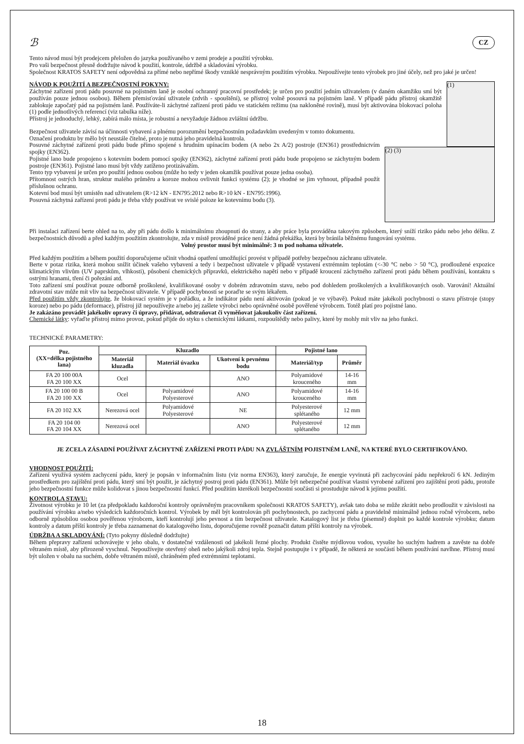ℬ CZ
Tento návod musí být prodejcem přeložen do jazyka používaného v zemi prodeje a použití výrobku.
Pro vaši bezpečnost přesně dodržujte návod k použití, kontrole, údržbě a skladování výrobku.
Společnost KRATOS SAFETY není odpovědná za přímé nebo nepřímé škody vzniklé nesprávným použitím výrobku. Nepoužívejte tento výrobek pro jiné účely, než pro jaké je určen!
(1)
NÁVOD K POUŽITÍ A BEZPEČNOSTNÍ POKYNY:
Záchytné zařízení proti pádu posuvné na pojistném laně je osobní ochranný pracovní prostředek; je určen pro použití jedním uživatelem (v daném okamžiku smí být používán pouze jednou osobou). Během přemisťování uživatele (zdvih - spouštění), se přístroj volně posouvá na pojistném laně. V případě pádu přístroj okamžitě zablokuje započatý pád na pojistném laně. Používáte-li záchytné zařízení proti pádu ve statickém režimu (na nakloněné rovině), musí být aktivována blokovací poloha (1) podle jednotlivých referencí (viz tabulka níže).
Přístroj je jednoduchý, lehký, zabírá málo místa, je robustní a nevyžaduje žádnou zvláštní údržbu.
(2) (3)
Bezpečnost uživatele závisí na účinnosti vybavení a plnému porozumění bezpečnostním požadavkům uvedeným v tomto dokumentu.
Označení produktu by mělo být neustále čitelné, proto je nutná jeho pravidelná kontrola.
Posuvné záchytné zařízení proti pádu bude přímo spojené s hrudním upínacím bodem (A nebo 2x A/2) postroje (EN361) prostřednictvím spojky (EN362).
Pojistné lano bude propojeno s kotevním bodem pomocí spojky (EN362), záchytné zařízení proti pádu bude propojeno se záchytným bodem postroje (EN361). Pojistné lano musí být vždy zatíženo protizávažím.
Tento typ vybavení je určen pro použití jednou osobou (může ho tedy v jeden okamžik používat pouze jedna osoba).
Přítomnost ostrých hran, struktur malého průměru a koroze mohou ovlivnit funkci systému (2); je vhodné se jim vyhnout, případně použít příslušnou ochranu.
Kotevní bod musí být umístěn nad uživatelem (R>12 kN - EN795:2012 nebo R>10 kN - EN795:1996).
Posuvná záchytná zařízení proti pádu je třeba vždy používat ve svislé poloze ke kotevnímu bodu (3).
Při instalaci zařízení berte ohled na to, aby při pádu došlo k minimálnímu zhoupnutí do strany, a aby práce byla prováděna takovým způsobem, který sníží riziko pádu nebo jeho délku. Z bezpečnostních důvodů a před každým použitím zkontrolujte, zda v místě prováděné práce není žádná překážka, která by bránila běžnému fungování systému.
Volný prostor musí být minimálně: 3 m pod nohama uživatele.
Před každým použitím a během použití doporučujeme učinit vhodná opatření umožňující provést v případě potřeby bezpečnou záchranu uživatele.
Berte v potaz rizika, která mohou snížit účinek vašeho vybavení a tedy i bezpečnost uživatele v případě vystavení extrémním teplotám (<-30 °C nebo > 50 °C), prodloužené expozice klimatickým vlivům (UV paprskům, vlhkosti), působení chemických přípravků, elektrického napětí nebo v případě kroucení záchytného zařízení proti pádu během používání, kontaktu s ostrými hranami, tření či pořezání atd.
Toto zařízení smí používat pouze odborně proškolené, kvalifikované osoby v dobrém zdravotním stavu, nebo pod dohledem proškolených a kvalifikovaných osob. Varování! Aktuální zdravotní stav může mít vliv na bezpečnost uživatele. V případě pochybností se poraďte se svým lékařem.
Před použitím vždy zkontrolujte, že blokovací systém je v pořádku, a že indikátor pádu není aktivován (pokud je ve výbavě). Pokud máte jakékoli pochybnosti o stavu přístroje (stopy koroze) nebo po pádu (deformace), přístroj již nepoužívejte a/nebo jej zašlete výrobci nebo oprávněné osobě pověřené výrobcem. Totéž platí pro pojistné lano.
Je zakázáno provádět jakékoliv opravy či úpravy, přidávat, odstraňovat či vyměňovat jakoukoliv část zařízení.
Chemické látky: vyřaďte přístroj mimo provoz, pokud přijde do styku s chemickými látkami, rozpouštědly nebo palivy, které by mohly mít vliv na jeho funkci.
TECHNICKÉ PARAMETRY:
| Poz. (XX=délka pojistného lana) | Kluzadlo | | | Pojistné lano | |
| --- | --- | --- | --- | --- | --- |
| | Materiál kluzadla | Materiál úvazku | Ukotvení k pevnému bodu | Materiál/typ | Průměr |
| FA 20 100 00A FA 20 100 XX | Ocel | | ANO | Polyamidové krouceného | 14-16 mm |
| FA 20 100 00 B FA 20 100 XX | Ocel | Polyamidové Polyesterové | ANO | Polyamidové krouceného | 14-16 mm |
| FA 20 102 XX | Nerezová ocel | Polyamidové Polyesterové | NE | Polyesterové splétaného | 12 mm |
| FA 20 104 00 FA 20 104 XX | Nerezová ocel | | ANO | Polyesterové splétaného | 12 mm |
JE ZCELA ZÁSADNÍ POUŽÍVAT ZÁCHYTNÉ ZAŘÍZENÍ PROTI PÁDU NA ZVLÁŠTNÍM POJISTNÉM LANĚ, NA KTERÉ BYLO CERTIFIKOVÁNO.
VHODNOST POUŽITÍ:
Zařízení využívá systém zachycení pádu, který je popsán v informačním listu (viz norma EN363), který zaručuje, že energie vyvinutá při zachycování pádu nepřekročí 6 kN. Jediným prostředkem pro zajištění proti pádu, který smí být použit, je záchytný postroj proti pádu (EN361). Může být nebezpečné používat vlastní vyrobené zařízení pro zajištění proti pádu, protože jeho bezpečnostní funkce může kolidovat s jinou bezpečnostní funkcí. Před použitím kterékoli bezpečnostní součásti si prostudujte návod k jejímu použití.
KONTROLA STAVU:
Životnost výrobku je 10 let (za předpokladu každoroční kontroly oprávněným pracovníkem společnosti KRATOS SAFETY), avšak tato doba se může zkrátit nebo prodloužit v závislosti na používání výrobku a/nebo výsledcích každoročních kontrol. Výrobek by měl být kontrolován při pochybnostech, po zachycení pádu a pravidelně minimálně jednou ročně výrobcem, nebo odborně způsobilou osobou pověřenou výrobcem, kteří kontrolují jeho pevnost a tím bezpečnost uživatele. Katalogový list je třeba (písemně) doplnit po každé kontrole výrobku; datum kontroly a datum příští kontroly je třeba zaznamenat do katalogového listu, doporučujeme rovněž poznačit datum příští kontroly na výrobek.
ÚDRŽBA A SKLADOVÁNÍ: (Tyto pokyny důsledně dodržujte)
Během přepravy zařízení uchovávejte v jeho obalu, v dostatečné vzdálenosti od jakékoli řezné plochy. Produkt čistěte mýdlovou vodou, vysušte ho suchým hadrem a zavěste na dobře větraném místě, aby přirozeně vyschnul. Nepoužívejte otevřený oheň nebo jakýkoli zdroj tepla. Stejně postupujte i v případě, že některá ze součástí během používání navlhne. Přístroj musí být uložen v obalu na suchém, dobře větraném místě, chráněném před extrémními teplotami.
18